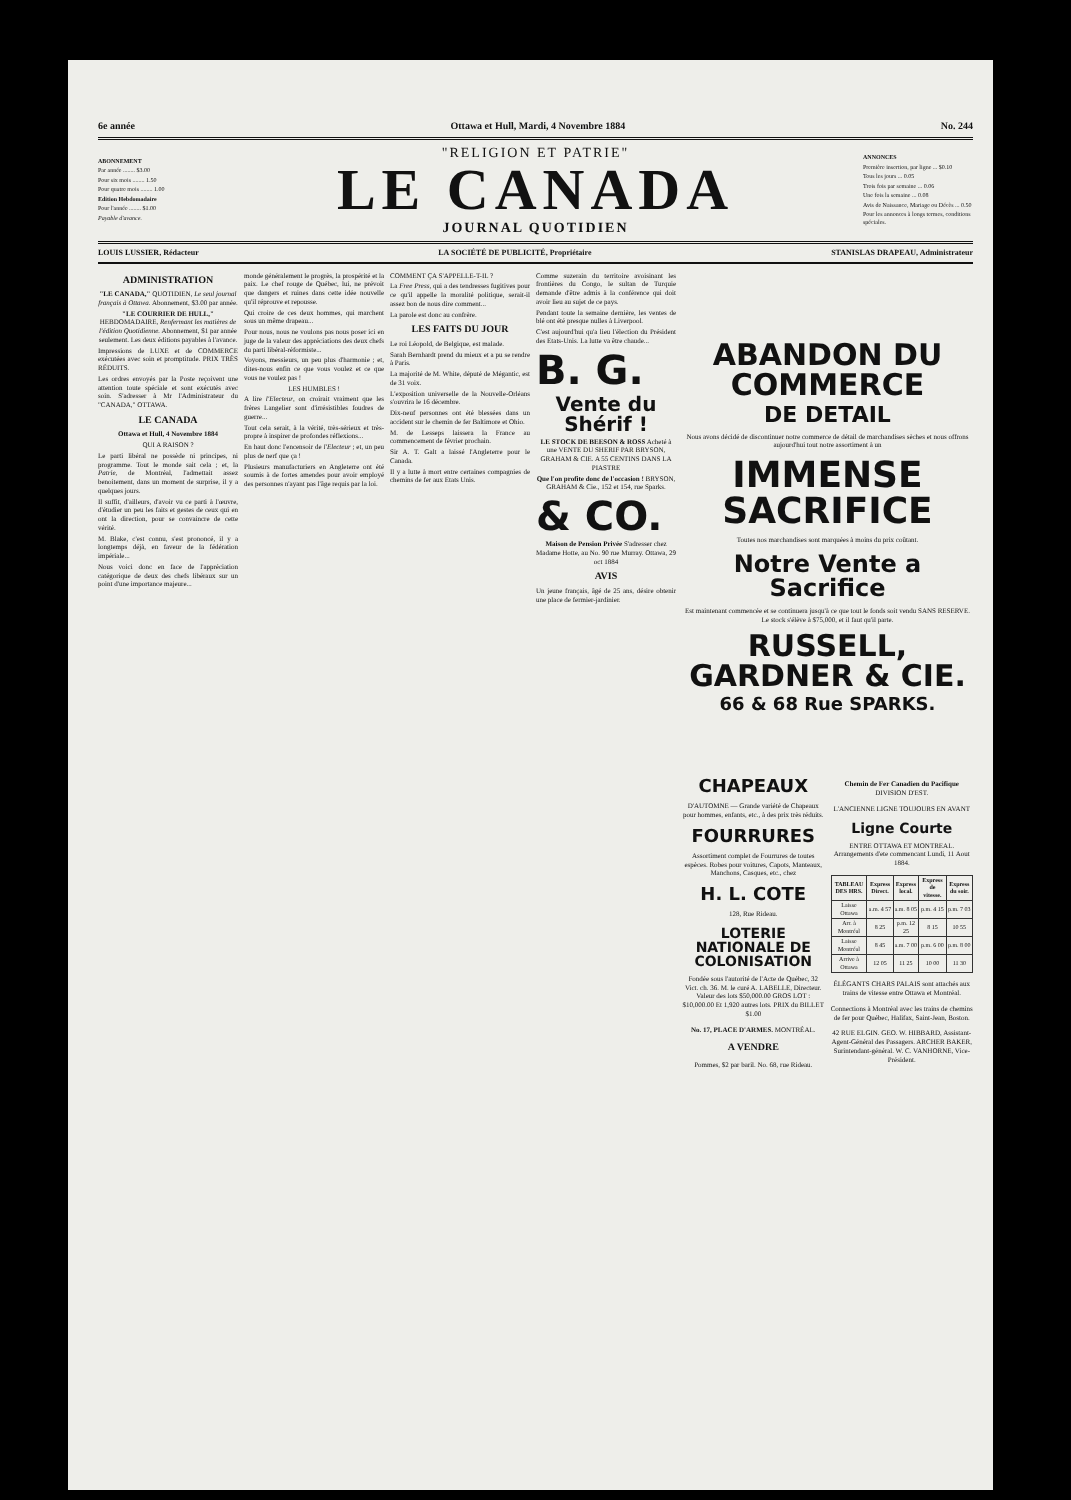6e année Ottawa et Hull, Mardi, 4 Novembre 1884 No. 244
ABONNEMENT
Par année ........ $3.00
Pour six mois ........ 1.50
Pour quatre mois ........ 1.00
Edition Hebdomadaire
Pour l'année ........ $1.00
Payable d'avance.
"RELIGION ET PATRIE"
LE CANADA
JOURNAL QUOTIDIEN
ANNONCES
Première insertion, par ligne ... $0.10
Tous les jours ... 0.05
Trois fois par semaine ... 0.06
Une fois la semaine ... 0.08
Avis de Naissance, Mariage ou Décès ... 0.50
Pour les annonces à longs termes, conditions spéciales.
LOUIS LUSSIER, Rédacteur LA SOCIÉTÉ DE PUBLICITÉ, Propriétaire STANISLAS DRAPEAU, Administrateur
ADMINISTRATION
"LE CANADA," QUOTIDIEN, Le seul journal français à Ottawa. Abonnement, $3.00 par année.
"LE COURRIER DE HULL," HEBDOMADAIRE, Renfermant les matières de l'édition Quotidienne. Abonnement, $1 par année seulement. Les deux éditions payables à l'avance.
Impressions de LUXE et de COMMERCE exécutées avec soin et promptitude. PRIX TRÈS RÉDUITS.
Les ordres envoyés par la Poste reçoivent une attention toute spéciale et sont exécutés avec soin. S'adresser à Mr l'Administrateur du "CANADA," OTTAWA.
LE CANADA
Ottawa et Hull, 4 Novembre 1884
QUI A RAISON ?
Le parti libéral ne possède ni principes, ni programme. Tout le monde sait cela ; et, la Patrie, de Montréal, l'admettait assez benoitement, dans un moment de surprise, il y a quelques jours.
Il suffit, d'ailleurs, d'avoir vu ce parti à l'œuvre, d'étudier un peu les faits et gestes de ceux qui en ont la direction, pour se convaincre de cette vérité.
M. Blake, c'est connu, s'est prononcé, il y a longtemps déjà, en faveur de la fédération impériale...
Nous voici donc en face de l'appréciation catégorique de deux des chefs libéraux sur un point d'une importance majeure...
monde généralement le progrès, la prospérité et la paix. Le chef rouge de Québec, lui, ne prévoit que dangers et ruines dans cette idée nouvelle qu'il réprouve et repousse.
Qui croire de ces deux hommes, qui marchent sous un même drapeau...
Pour nous, nous ne voulons pas nous poser ici en juge de la valeur des appréciations des deux chefs du parti libéral-réformiste...
Voyons, messieurs, un peu plus d'harmonie ; et, dites-nous enfin ce que vous voulez et ce que vous ne voulez pas !
LES HUMBLES !
A lire l'Electeur, on croirait vraiment que les frères Langelier sont d'irrésistibles foudres de guerre...
Tout cela serait, à la vérité, très-sérieux et très-propre à inspirer de profondes réflexions...
En haut donc l'encensoir de l'Electeur ; et, un peu plus de nerf que ça !
Plusieurs manufacturiers en Angleterre ont été soumis à de fortes amendes pour avoir employé des personnes n'ayant pas l'âge requis par la loi.
COMMENT ÇA S'APPELLE-T-IL ?
La Free Press, qui a des tendresses fugitives pour ce qu'il appelle la moralité politique, serait-il assez bon de nous dire comment...
La parole est donc au confrère.
LES FAITS DU JOUR
Le roi Léopold, de Belgique, est malade.
Sarah Bernhardt prend du mieux et a pu se rendre à Paris.
La majorité de M. White, député de Mégantic, est de 31 voix.
L'exposition universelle de la Nouvelle-Orléans s'ouvrira le 16 décembre.
Dix-neuf personnes ont été blessées dans un accident sur le chemin de fer Baltimore et Ohio.
M. de Lesseps laissera la France au commencement de février prochain.
Sir A. T. Galt a laissé l'Angleterre pour le Canada.
Il y a lutte à mort entre certaines compagnies de chemins de fer aux Etats Unis.
Comme suzerain du territoire avoisinant les frontières du Congo, le sultan de Turquie demande d'être admis à la conférence qui doit avoir lieu au sujet de ce pays.
Pendant toute la semaine dernière, les ventes de blé ont été presque nulles à Liverpool.
C'est aujourd'hui qu'a lieu l'élection du Président des Etats-Unis. La lutte va être chaude...
B. G.
Vente du Shérif !
LE STOCK DE BEESON & ROSS Acheté à une VENTE DU SHERIF PAR BRYSON, GRAHAM & CIE. A 55 CENTINS DANS LA PIASTRE
Que l'on profite donc de l'occasion ! BRYSON, GRAHAM & Cie., 152 et 154, rue Sparks.
& CO.
Maison de Pension Privée S'adresser chez Madame Hotte, au No. 90 rue Murray. Ottawa, 29 oct 1884
AVIS
Un jeune français, âgé de 25 ans, désire obtenir une place de fermier-jardinier.
ABANDON DU COMMERCE
DE DETAIL
Nous avons décidé de discontinuer notre commerce de détail de marchandises sèches et nous offrons aujourd'hui tout notre assortiment à un
IMMENSE SACRIFICE
Toutes nos marchandises sont marquées à moins du prix coûtant.
Notre Vente a Sacrifice
Est maintenant commencée et se continuera jusqu'à ce que tout le fonds soit vendu SANS RESERVE. Le stock s'élève à $75,000, et il faut qu'il parte.
RUSSELL, GARDNER & CIE.
66 & 68 Rue SPARKS.
CHAPEAUX
D'AUTOMNE — Grande variété de Chapeaux pour hommes, enfants, etc., à des prix très réduits.
FOURRURES
Assortiment complet de Fourrures de toutes espèces. Robes pour voitures, Capots, Manteaux, Manchons, Casques, etc., chez
H. L. COTE
128, Rue Rideau.
LOTERIE NATIONALE DE COLONISATION
Fondée sous l'autorité de l'Acte de Québec, 32 Vict. ch. 36. M. le curé A. LABELLE, Directeur. Valeur des lots $50,000.00 GROS LOT : $10,000.00 Et 1,920 autres lots. PRIX du BILLET $1.00
No. 17, PLACE D'ARMES. MONTRÉAL.
A VENDRE
Pommes, $2 par baril. No. 68, rue Rideau.
Chemin de Fer Canadien du Pacifique DIVISION D'EST.
L'ANCIENNE LIGNE TOUJOURS EN AVANT
Ligne Courte
ENTRE OTTAWA ET MONTREAL. Arrangements d'ete commencant Lundi, 11 Aout 1884.
| TABLEAU DES HRS. | Express Direct. | Express local. | Express de vitesse. | Express du soir. |
| --- | --- | --- | --- | --- |
| Laisse Ottawa | a.m. 4 57 | a.m. 8 05 | p.m. 4 15 | p.m. 7 03 |
| Arr. à Montréal | 8 25 | p.m. 12 25 | 8 15 | 10 55 |
| Laisse Montréal | 8 45 | a.m. 7 00 | p.m. 6 00 | p.m. 8 00 |
| Arrive à Ottawa | 12 05 | 11 25 | 10 00 | 11 30 |
ÉLÉGANTS CHARS PALAIS sont attachés aux trains de vitesse entre Ottawa et Montréal.
Connections à Montréal avec les trains de chemins de fer pour Québec, Halifax, Saint-Jean, Boston.
42 RUE ELGIN. GEO. W. HIBBARD, Assistant-Agent-Général des Passagers. ARCHER BAKER, Surintendant-général. W. C. VANHORNE, Vice-Président.